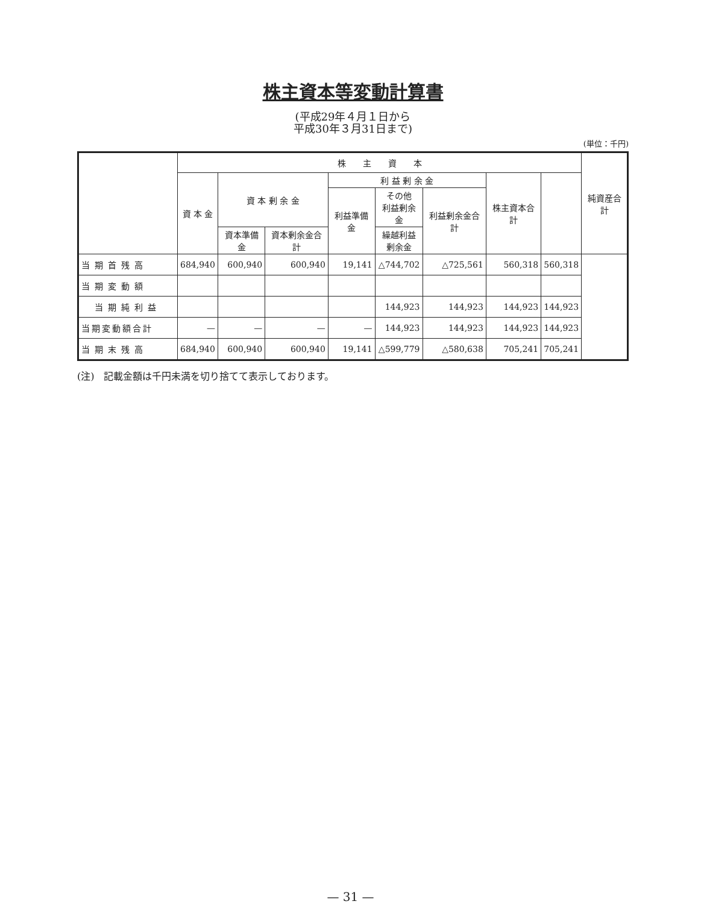株主資本等変動計算書
(平成29年４月１日から
平成30年３月31日まで)
(単位：千円)
| | 株 主 資 本 | | | | | | | | 純資産合計 |
| --- | --- | --- | --- | --- | --- | --- | --- | --- | --- |
| | 資 本 金 | 資 本 剰 余 金 | | 利 益 剰 余 金 | | | 株主資本合計 | | |
| | | | | 利益準備金 | その他 利益剰余金 | 利益剰余金合計 | | | |
| | | 資本準備金 | 資本剰余金合計 | | 繰越利益 剰余金 | | | | |
| 当期首残高 | 684,940 | 600,940 | 600,940 | 19,141 | △744,702 | △725,561 | 560,318 | 560,318 | |
| 当期変動額 | | | | | | | | | |
| 当期純利益 | | | | | 144,923 | 144,923 | 144,923 | 144,923 | |
| 当期変動額合計 | — | — | — | — | 144,923 | 144,923 | 144,923 | 144,923 | |
| 当期末残高 | 684,940 | 600,940 | 600,940 | 19,141 | △599,779 | △580,638 | 705,241 | 705,241 | |
(注)　記載金額は千円未満を切り捨てて表示しております。
— 31 —